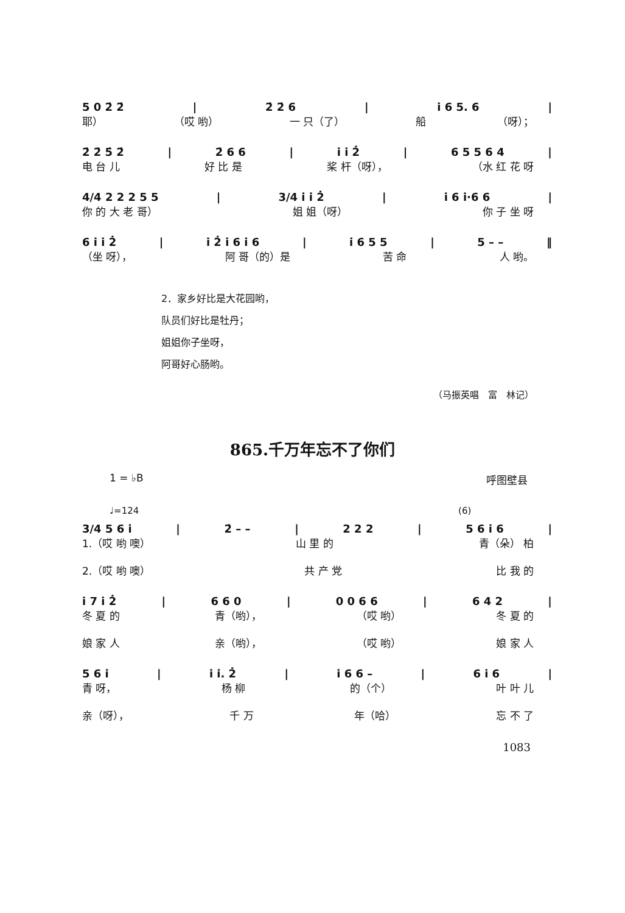5 0 2̇ 2̇ | 2̇ 2̇ 6 | i̇ 6 5. 6 |
耶） （哎 哟） 一 只（了） 船 （呀）；
2̇ 2̇ 5̇ 2̇ | 2̇ 6 6 | i̇ i̇ 2̇ | 6 5 5 6 4 |
电 台 儿 好 比 是 桨 杆（呀）， （水 红 花 呀
4/4 2 2 2 5 5 | 3/4 i̇ i̇ 2̇ | i̇ 6 i̇·6 6 |
你 的 大 老 哥） 姐 姐（呀） 你 子 坐 呀
6 i̇ i̇ 2̇ | i̇ 2̇ i̇ 6 i̇ 6 | i̇ 6 5 5 | 5 – – ‖
（坐 呀）， 阿 哥（的）是 苦 命 人 哟。
2．家乡好比是大花园哟，
队员们好比是牡丹；
姐姐你子坐呀，
阿哥好心肠哟。
（马振英唱　富　林记）
865.千万年忘不了你们
1 = ♭B 呼图壁县
♩=124 (6)
3/4 5 6 i̇ | 2̇ – – | 2 2 2 | 5 6 i̇ 6 |
1.（哎 哟 噢） 山 里 的 青（朵） 柏
2.（哎 哟 噢） 共 产 党 比 我 的
i̇ 7 i̇ 2̇ | 6 6 0 | 0 0 6 6 | 6 4 2 |
冬 夏 的 青（哟）， （哎 哟） 冬 夏 的
娘 家 人 亲（哟）， （哎 哟） 娘 家 人
5 6 i̇ | i̇ i̇. 2̇ | i̇ 6 6 – | 6 i̇ 6 |
青 呀， 杨 柳 的（个） 叶 叶 儿
亲（呀）， 千 万 年（哈） 忘 不 了
1083